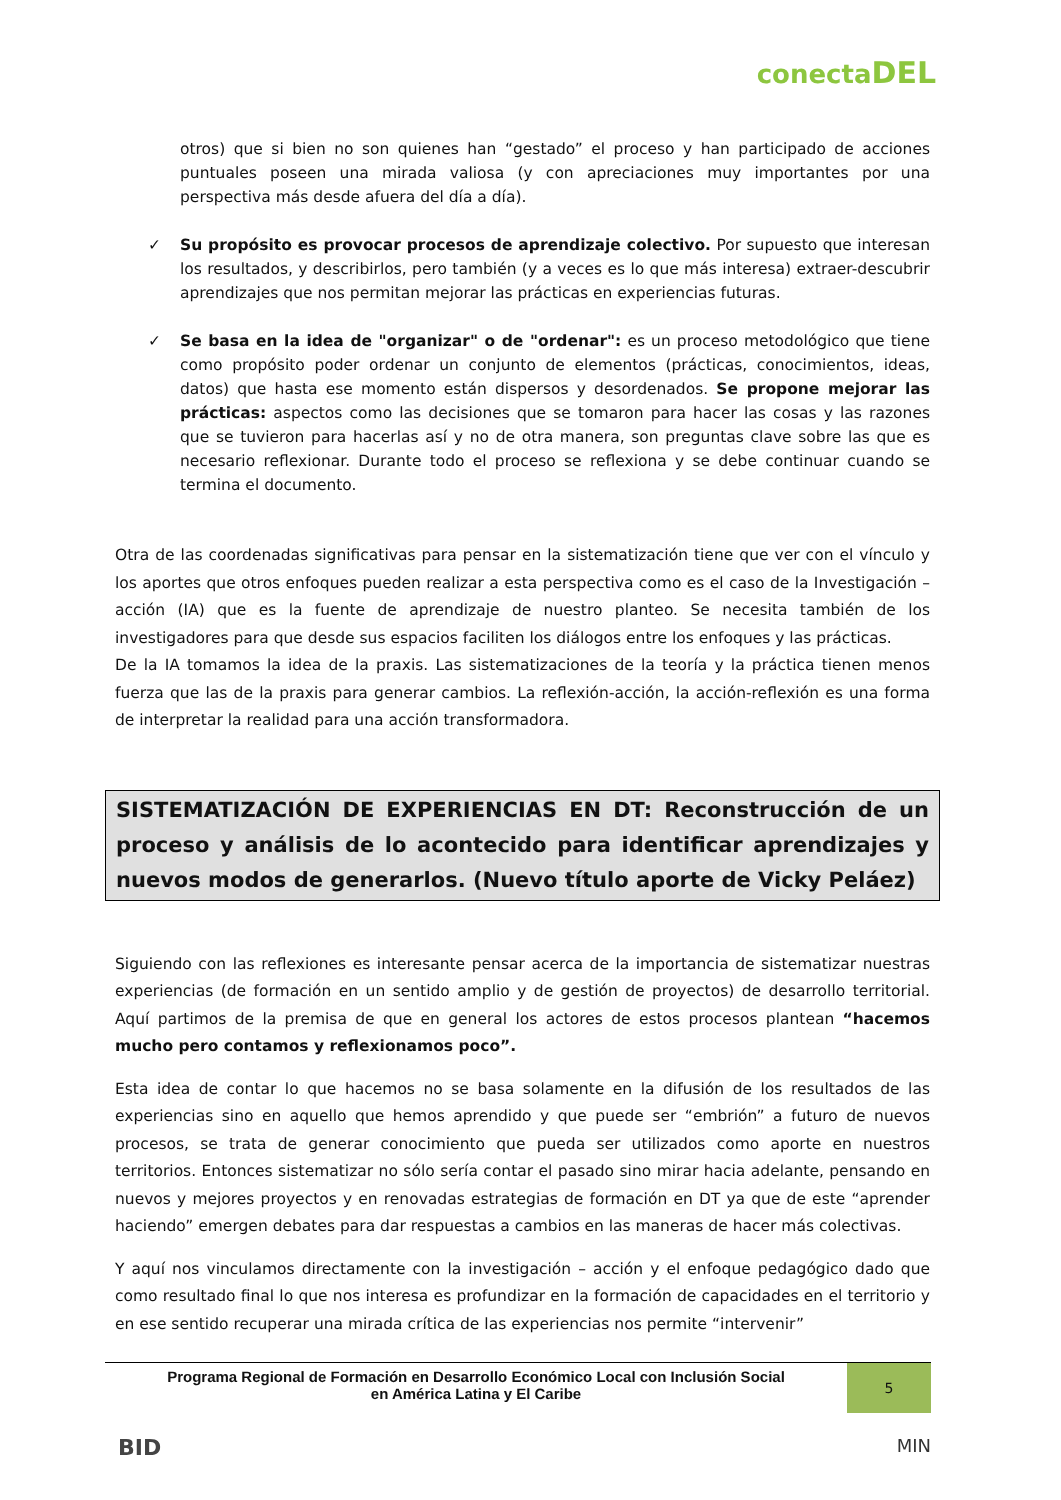conectaDEL
otros) que si bien no son quienes han “gestado” el proceso y han participado de acciones puntuales poseen una mirada valiosa (y con apreciaciones muy importantes por una perspectiva más desde afuera del día a día).
✓ Su propósito es provocar procesos de aprendizaje colectivo. Por supuesto que interesan los resultados, y describirlos, pero también (y a veces es lo que más interesa) extraer-descubrir aprendizajes que nos permitan mejorar las prácticas en experiencias futuras.
✓ Se basa en la idea de "organizar" o de "ordenar": es un proceso metodológico que tiene como propósito poder ordenar un conjunto de elementos (prácticas, conocimientos, ideas, datos) que hasta ese momento están dispersos y desordenados. Se propone mejorar las prácticas: aspectos como las decisiones que se tomaron para hacer las cosas y las razones que se tuvieron para hacerlas así y no de otra manera, son preguntas clave sobre las que es necesario reflexionar. Durante todo el proceso se reflexiona y se debe continuar cuando se termina el documento.
Otra de las coordenadas significativas para pensar en la sistematización tiene que ver con el vínculo y los aportes que otros enfoques pueden realizar a esta perspectiva como es el caso de la Investigación – acción (IA) que es la fuente de aprendizaje de nuestro planteo. Se necesita también de los investigadores para que desde sus espacios faciliten los diálogos entre los enfoques y las prácticas.
De la IA tomamos la idea de la praxis. Las sistematizaciones de la teoría y la práctica tienen menos fuerza que las de la praxis para generar cambios. La reflexión-acción, la acción-reflexión es una forma de interpretar la realidad para una acción transformadora.
SISTEMATIZACIÓN DE EXPERIENCIAS EN DT: Reconstrucción de un proceso y análisis de lo acontecido para identificar aprendizajes y nuevos modos de generarlos. (Nuevo título aporte de Vicky Peláez)
Siguiendo con las reflexiones es interesante pensar acerca de la importancia de sistematizar nuestras experiencias (de formación en un sentido amplio y de gestión de proyectos) de desarrollo territorial. Aquí partimos de la premisa de que en general los actores de estos procesos plantean “hacemos mucho pero contamos y reflexionamos poco”.
Esta idea de contar lo que hacemos no se basa solamente en la difusión de los resultados de las experiencias sino en aquello que hemos aprendido y que puede ser “embrión” a futuro de nuevos procesos, se trata de generar conocimiento que pueda ser utilizados como aporte en nuestros territorios. Entonces sistematizar no sólo sería contar el pasado sino mirar hacia adelante, pensando en nuevos y mejores proyectos y en renovadas estrategias de formación en DT ya que de este “aprender haciendo” emergen debates para dar respuestas a cambios en las maneras de hacer más colectivas.
Y aquí nos vinculamos directamente con la investigación – acción y el enfoque pedagógico dado que como resultado final lo que nos interesa es profundizar en la formación de capacidades en el territorio y en ese sentido recuperar una mirada crítica de las experiencias nos permite “intervenir”
Programa Regional de Formación en Desarrollo Económico Local con Inclusión Social
en América Latina y El Caribe
5
BID MIN